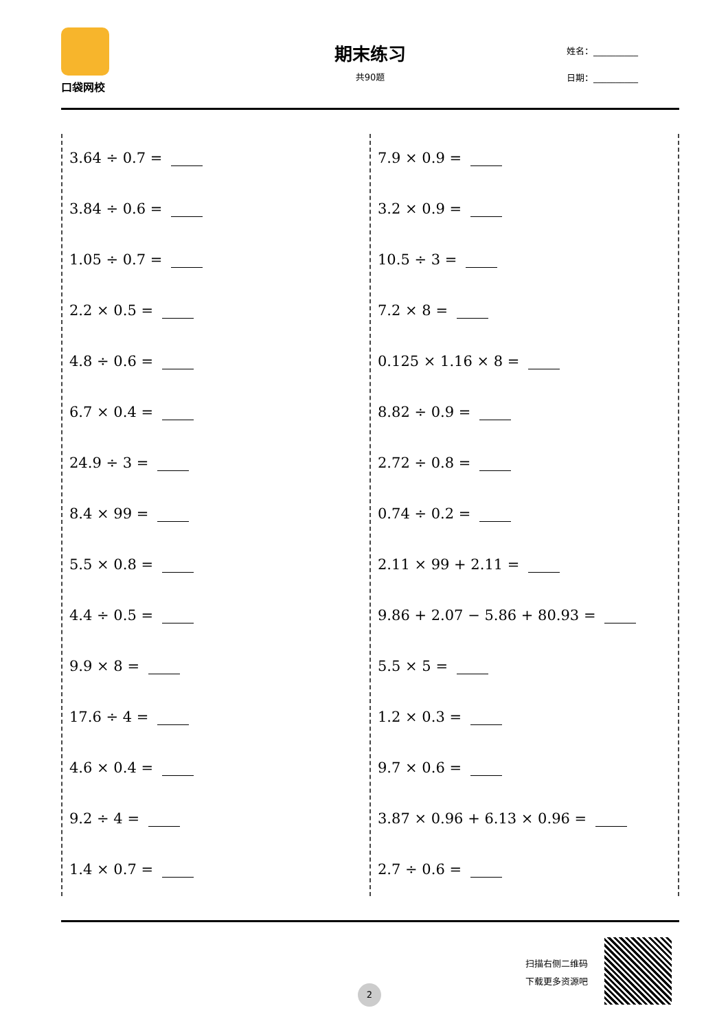口袋网校
期末练习
共90题
姓名：__________
日期：__________
3.64 ÷ 0.7 =
3.84 ÷ 0.6 =
1.05 ÷ 0.7 =
2.2 × 0.5 =
4.8 ÷ 0.6 =
6.7 × 0.4 =
24.9 ÷ 3 =
8.4 × 99 =
5.5 × 0.8 =
4.4 ÷ 0.5 =
9.9 × 8 =
17.6 ÷ 4 =
4.6 × 0.4 =
9.2 ÷ 4 =
1.4 × 0.7 =
7.9 × 0.9 =
3.2 × 0.9 =
10.5 ÷ 3 =
7.2 × 8 =
0.125 × 1.16 × 8 =
8.82 ÷ 0.9 =
2.72 ÷ 0.8 =
0.74 ÷ 0.2 =
2.11 × 99 + 2.11 =
9.86 + 2.07 − 5.86 + 80.93 =
5.5 × 5 =
1.2 × 0.3 =
9.7 × 0.6 =
3.87 × 0.96 + 6.13 × 0.96 =
2.7 ÷ 0.6 =
扫描右侧二维码
下载更多资源吧
2